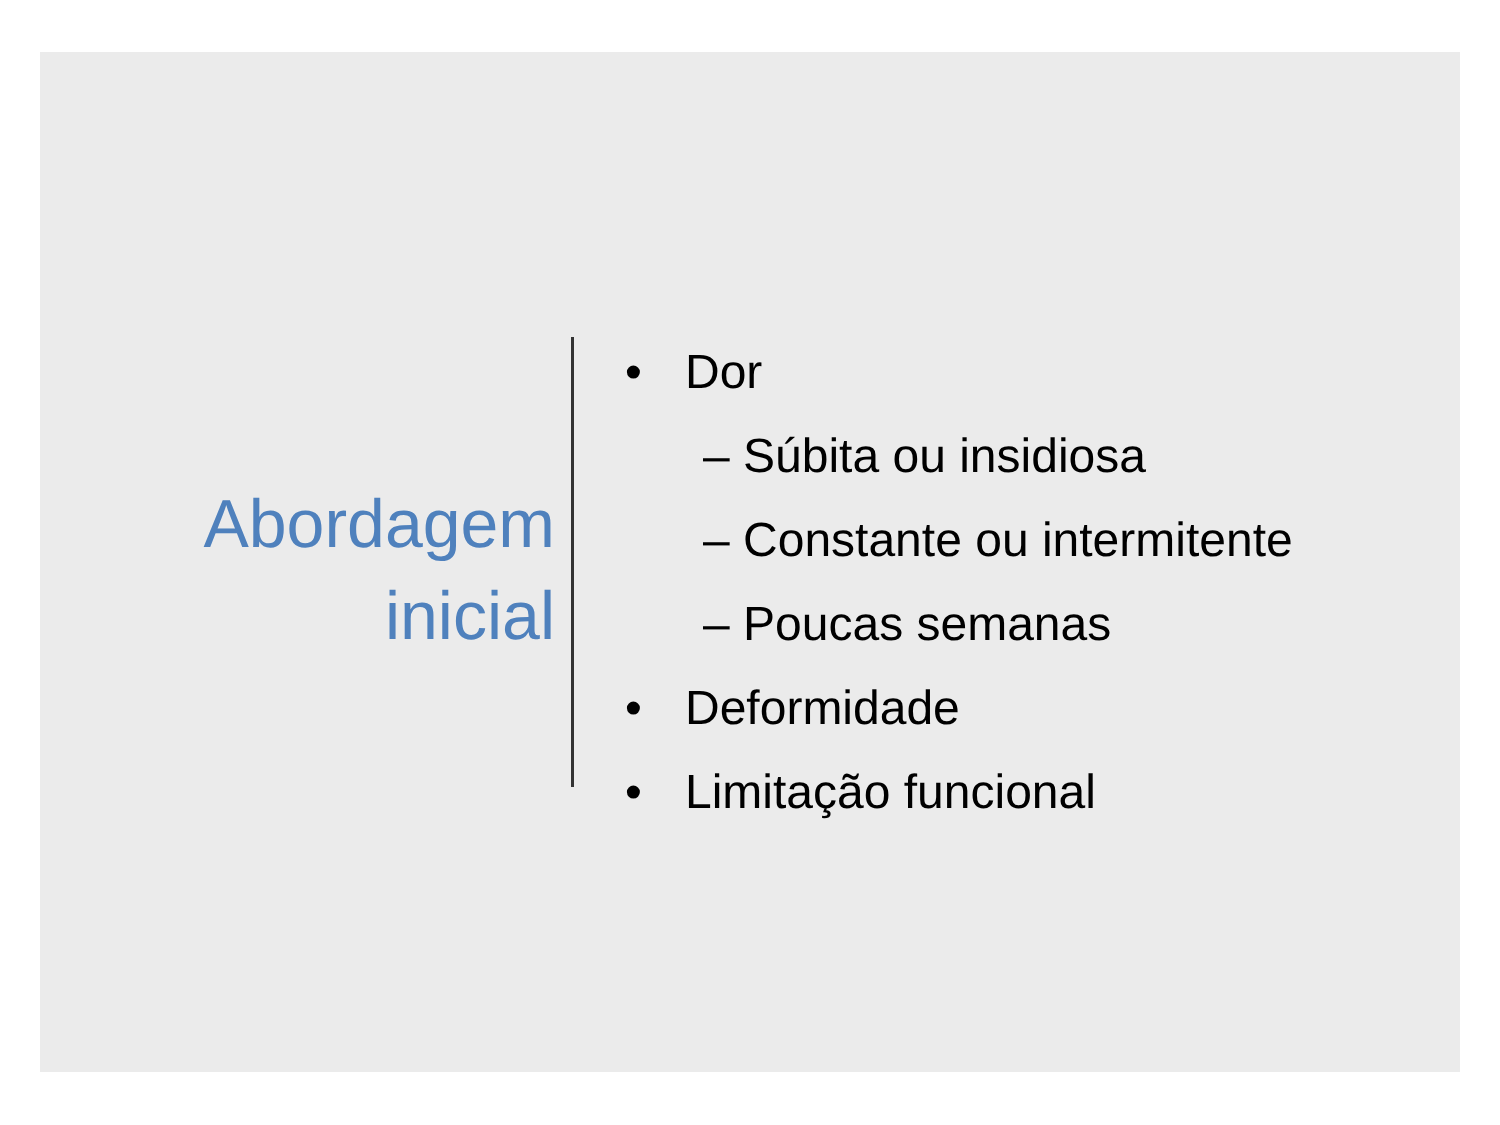Abordagem
inicial
• Dor
– Súbita ou insidiosa
– Constante ou intermitente
– Poucas semanas
• Deformidade
• Limitação funcional